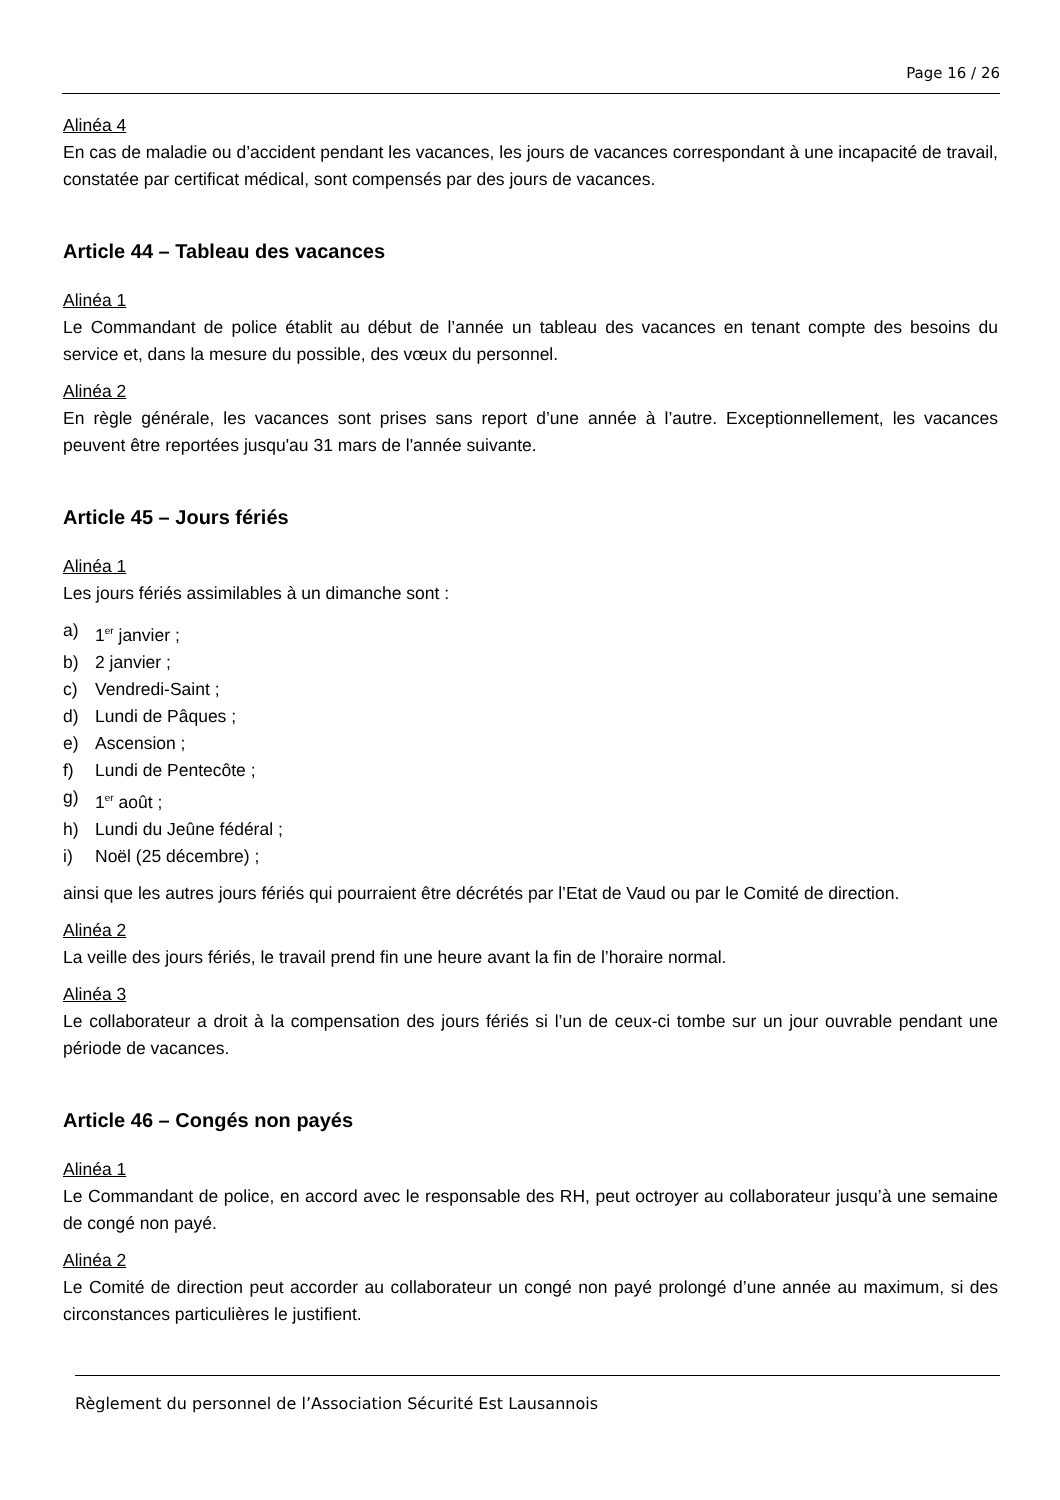Page 16 / 26
Alinéa 4
En cas de maladie ou d’accident pendant les vacances, les jours de vacances correspondant à une incapacité de travail, constatée par certificat médical, sont compensés par des jours de vacances.
Article 44 – Tableau des vacances
Alinéa 1
Le Commandant de police établit au début de l’année un tableau des vacances en tenant compte des besoins du service et, dans la mesure du possible, des vœux du personnel.
Alinéa 2
En règle générale, les vacances sont prises sans report d’une année à l’autre. Exceptionnellement, les vacances peuvent être reportées jusqu'au 31 mars de l'année suivante.
Article 45 – Jours fériés
Alinéa 1
Les jours fériés assimilables à un dimanche sont :
a) 1<sup>er</sup> janvier ;
b) 2 janvier ;
c) Vendredi-Saint ;
d) Lundi de Pâques ;
e) Ascension ;
f) Lundi de Pentecôte ;
g) 1<sup>er</sup> août ;
h) Lundi du Jeûne fédéral ;
i) Noël (25 décembre) ;
ainsi que les autres jours fériés qui pourraient être décrétés par l’Etat de Vaud ou par le Comité de direction.
Alinéa 2
La veille des jours fériés, le travail prend fin une heure avant la fin de l’horaire normal.
Alinéa 3
Le collaborateur a droit à la compensation des jours fériés si l’un de ceux-ci tombe sur un jour ouvrable pendant une période de vacances.
Article 46 – Congés non payés
Alinéa 1
Le Commandant de police, en accord avec le responsable des RH, peut octroyer au collaborateur jusqu’à une semaine de congé non payé.
Alinéa 2
Le Comité de direction peut accorder au collaborateur un congé non payé prolongé d’une année au maximum, si des circonstances particulières le justifient.
Règlement du personnel de l’Association Sécurité Est Lausannois